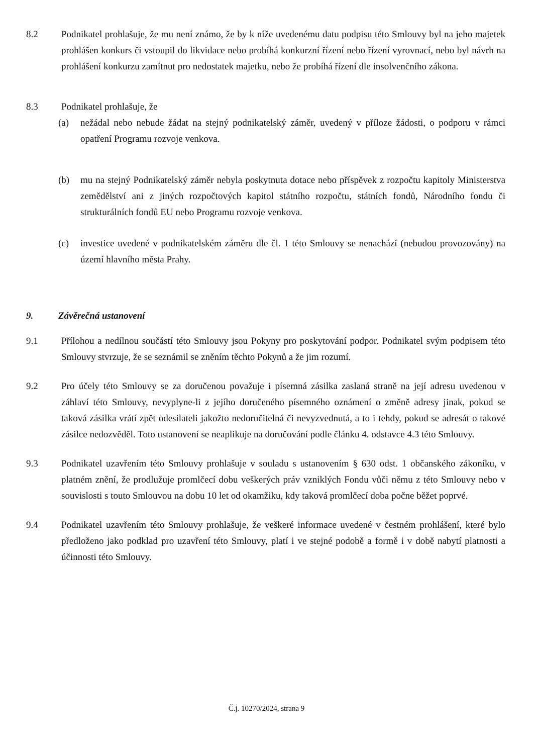8.2 Podnikatel prohlašuje, že mu není známo, že by k níže uvedenému datu podpisu této Smlouvy byl na jeho majetek prohlášen konkurs či vstoupil do likvidace nebo probíhá konkurzní řízení nebo řízení vyrovnací, nebo byl návrh na prohlášení konkurzu zamítnut pro nedostatek majetku, nebo že probíhá řízení dle insolvenčního zákona.
8.3 Podnikatel prohlašuje, že
(a) nežádal nebo nebude žádat na stejný podnikatelský záměr, uvedený v příloze žádosti, o podporu v rámci opatření Programu rozvoje venkova.
(b) mu na stejný Podnikatelský záměr nebyla poskytnuta dotace nebo příspěvek z rozpočtu kapitoly Ministerstva zemědělství ani z jiných rozpočtových kapitol státního rozpočtu, státních fondů, Národního fondu či strukturálních fondů EU nebo Programu rozvoje venkova.
(c) investice uvedené v podnikatelském záměru dle čl. 1 této Smlouvy se nenachází (nebudou provozovány) na území hlavního města Prahy.
9. Závěrečná ustanovení
9.1 Přílohou a nedílnou součástí této Smlouvy jsou Pokyny pro poskytování podpor. Podnikatel svým podpisem této Smlouvy stvrzuje, že se seznámil se zněním těchto Pokynů a že jim rozumí.
9.2 Pro účely této Smlouvy se za doručenou považuje i písemná zásilka zaslaná straně na její adresu uvedenou v záhlaví této Smlouvy, nevyplyne-li z jejího doručeného písemného oznámení o změně adresy jinak, pokud se taková zásilka vrátí zpět odesilateli jakožto nedoručitelná či nevyzvednutá, a to i tehdy, pokud se adresát o takové zásilce nedozvěděl. Toto ustanovení se neaplikuje na doručování podle článku 4. odstavce 4.3 této Smlouvy.
9.3 Podnikatel uzavřením této Smlouvy prohlašuje v souladu s ustanovením § 630 odst. 1 občanského zákoníku, v platném znění, že prodlužuje promlčecí dobu veškerých práv vzniklých Fondu vůči němu z této Smlouvy nebo v souvislosti s touto Smlouvou na dobu 10 let od okamžiku, kdy taková promlčecí doba počne běžet poprvé.
9.4 Podnikatel uzavřením této Smlouvy prohlašuje, že veškeré informace uvedené v čestném prohlášení, které bylo předloženo jako podklad pro uzavření této Smlouvy, platí i ve stejné podobě a formě i v době nabytí platnosti a účinnosti této Smlouvy.
Č.j. 10270/2024, strana 9